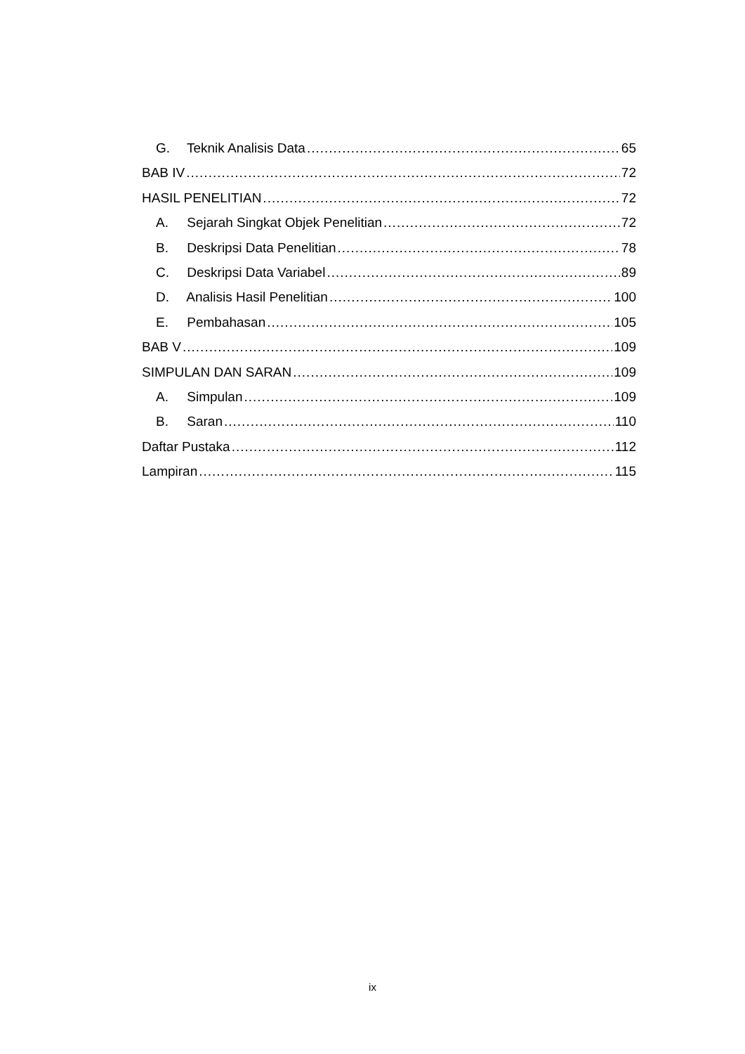G. Teknik Analisis Data 65
BAB IV 72
HASIL PENELITIAN 72
A. Sejarah Singkat Objek Penelitian 72
B. Deskripsi Data Penelitian 78
C. Deskripsi Data Variabel 89
D. Analisis Hasil Penelitian 100
E. Pembahasan 105
BAB V 109
SIMPULAN DAN SARAN 109
A. Simpulan 109
B. Saran 110
Daftar Pustaka 112
Lampiran 115
ix